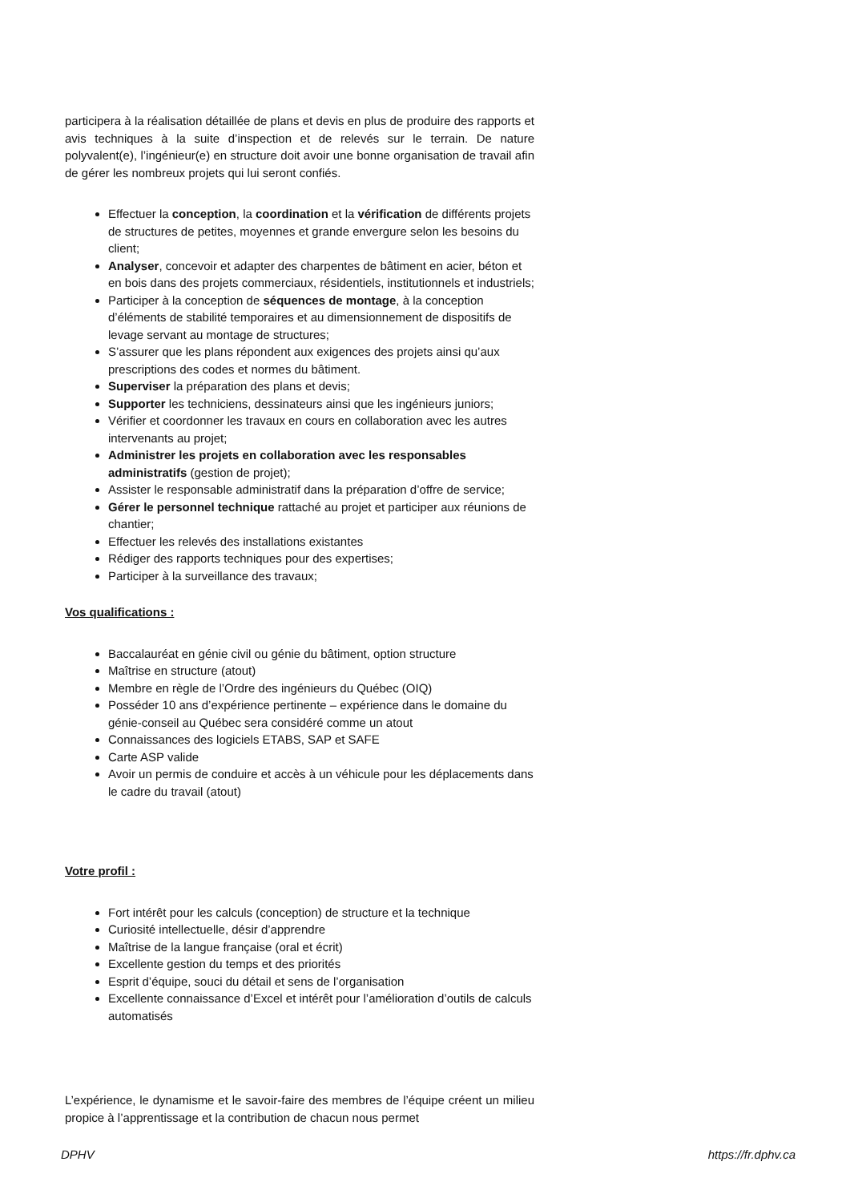participera à la réalisation détaillée de plans et devis en plus de produire des rapports et avis techniques à la suite d’inspection et de relevés sur le terrain. De nature polyvalent(e), l’ingénieur(e) en structure doit avoir une bonne organisation de travail afin de gérer les nombreux projets qui lui seront confiés.
Effectuer la conception, la coordination et la vérification de différents projets de structures de petites, moyennes et grande envergure selon les besoins du client;
Analyser, concevoir et adapter des charpentes de bâtiment en acier, béton et en bois dans des projets commerciaux, résidentiels, institutionnels et industriels;
Participer à la conception de séquences de montage, à la conception d’éléments de stabilité temporaires et au dimensionnement de dispositifs de levage servant au montage de structures;
S’assurer que les plans répondent aux exigences des projets ainsi qu’aux prescriptions des codes et normes du bâtiment.
Superviser la préparation des plans et devis;
Supporter les techniciens, dessinateurs ainsi que les ingénieurs juniors;
Vérifier et coordonner les travaux en cours en collaboration avec les autres intervenants au projet;
Administrer les projets en collaboration avec les responsables administratifs (gestion de projet);
Assister le responsable administratif dans la préparation d’offre de service;
Gérer le personnel technique rattaché au projet et participer aux réunions de chantier;
Effectuer les relevés des installations existantes
Rédiger des rapports techniques pour des expertises;
Participer à la surveillance des travaux;
Vos qualifications :
Baccalauréat en génie civil ou génie du bâtiment, option structure
Maîtrise en structure (atout)
Membre en règle de l’Ordre des ingénieurs du Québec (OIQ)
Posséder 10 ans d’expérience pertinente – expérience dans le domaine du génie-conseil au Québec sera considéré comme un atout
Connaissances des logiciels ETABS, SAP et SAFE
Carte ASP valide
Avoir un permis de conduire et accès à un véhicule pour les déplacements dans le cadre du travail (atout)
Votre profil :
Fort intérêt pour les calculs (conception) de structure et la technique
Curiosité intellectuelle, désir d’apprendre
Maîtrise de la langue française (oral et écrit)
Excellente gestion du temps et des priorités
Esprit d’équipe, souci du détail et sens de l’organisation
Excellente connaissance d’Excel et intérêt pour l’amélioration d’outils de calculs automatisés
L’expérience, le dynamisme et le savoir-faire des membres de l’équipe créent un milieu propice à l’apprentissage et la contribution de chacun nous permet
DPHV https://fr.dphv.ca